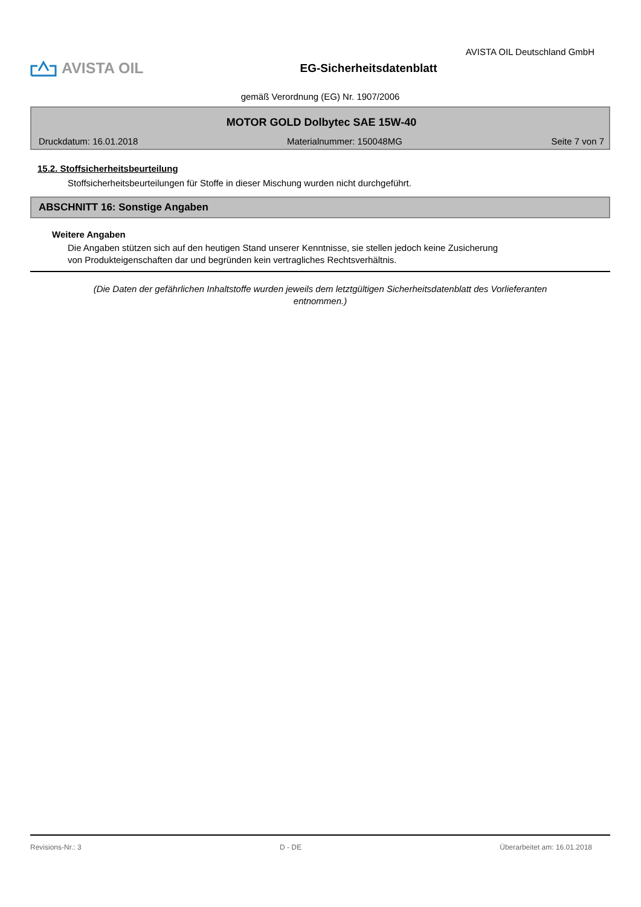AVISTA OIL Deutschland GmbH
AVISTA OIL
EG-Sicherheitsdatenblatt
gemäß Verordnung (EG) Nr. 1907/2006
MOTOR GOLD Dolbytec SAE 15W-40
Druckdatum: 16.01.2018 Materialnummer: 150048MG Seite 7 von 7
15.2. Stoffsicherheitsbeurteilung
Stoffsicherheitsbeurteilungen für Stoffe in dieser Mischung wurden nicht durchgeführt.
ABSCHNITT 16: Sonstige Angaben
Weitere Angaben
Die Angaben stützen sich auf den heutigen Stand unserer Kenntnisse, sie stellen jedoch keine Zusicherung
von Produkteigenschaften dar und begründen kein vertragliches Rechtsverhältnis.
(Die Daten der gefährlichen Inhaltstoffe wurden jeweils dem letztgültigen Sicherheitsdatenblatt des Vorlieferanten entnommen.)
Revisions-Nr.: 3 D - DE Überarbeitet am: 16.01.2018